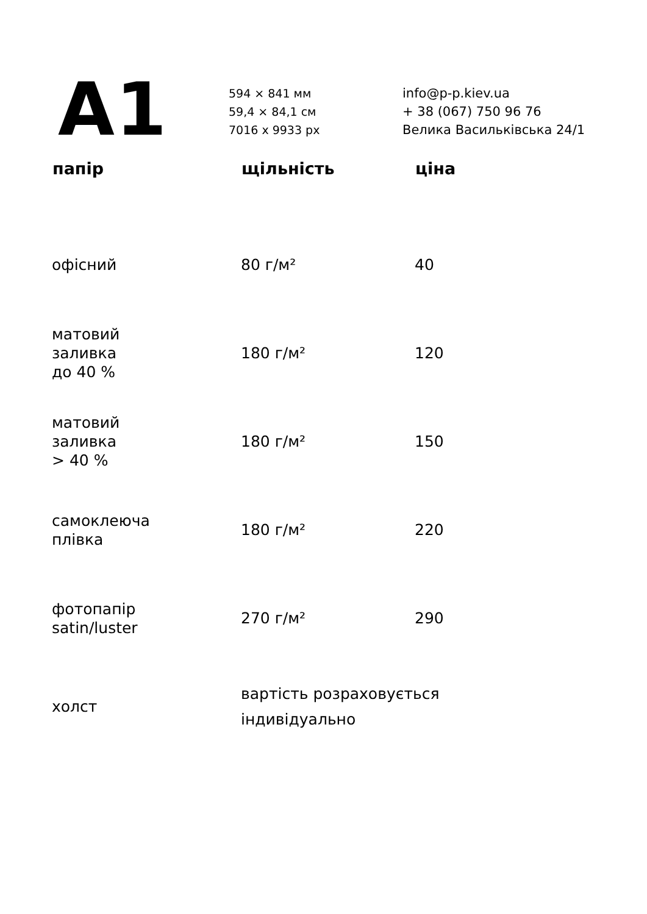A1
594 × 841 мм
59,4 × 84,1 см
7016 x 9933 px
info@p-p.kiev.ua
+ 38 (067) 750 96 76
Велика Васильківська 24/1
| папір | щільність | ціна |
| --- | --- | --- |
| офісний | 80 г/м² | 40 |
| матовий заливка до 40 % | 180 г/м² | 120 |
| матовий заливка > 40 % | 180 г/м² | 150 |
| самоклеюча плівка | 180 г/м² | 220 |
| фотопапір satin/luster | 270 г/м² | 290 |
| холст | вартість розраховується індивідуально | |